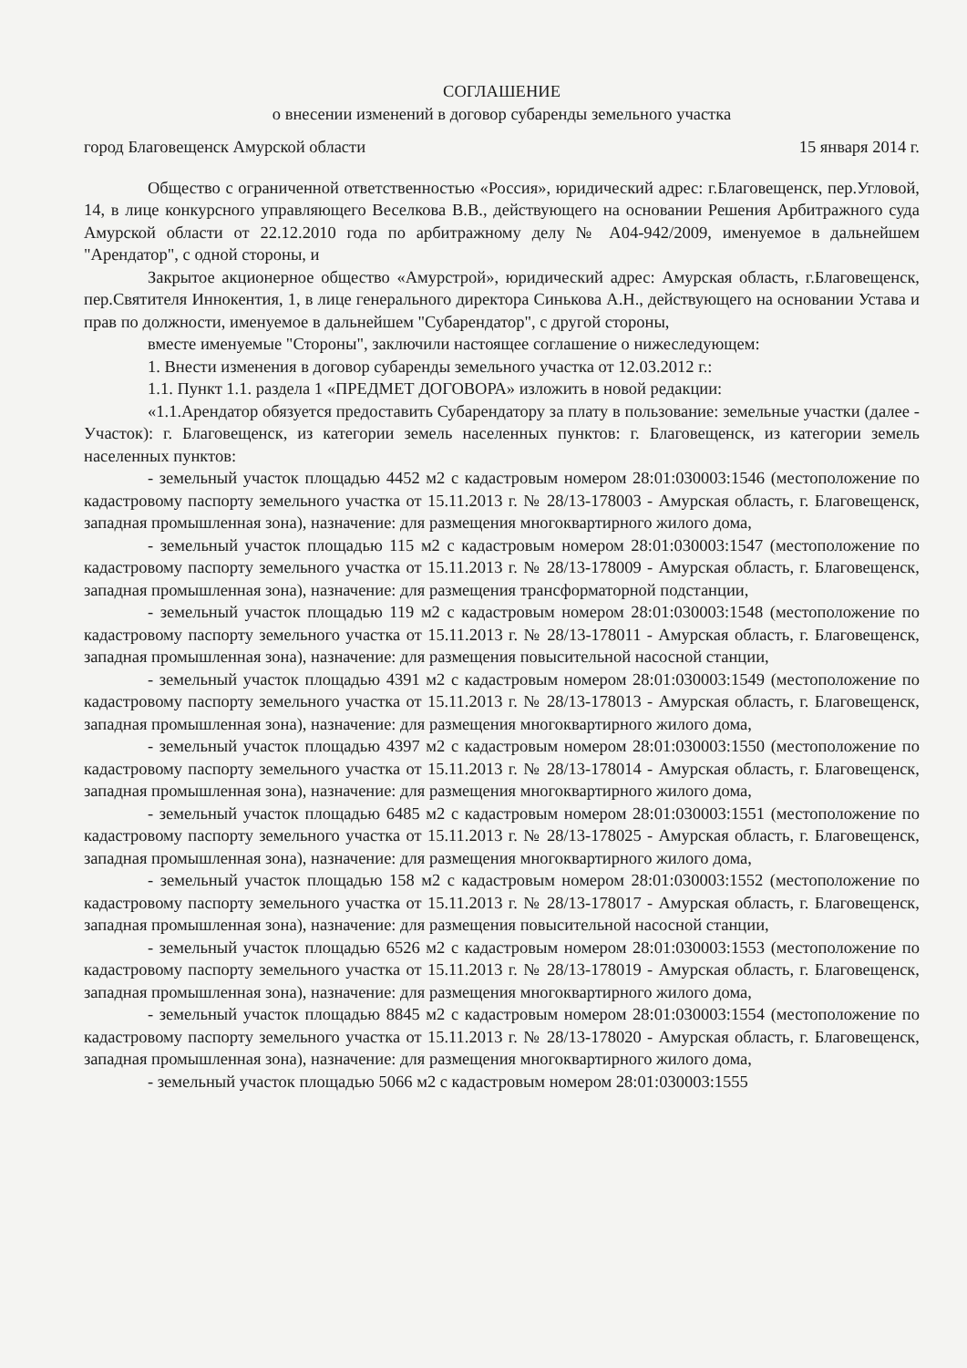СОГЛАШЕНИЕ
о внесении изменений в договор субаренды земельного участка
город Благовещенск Амурской области 15 января 2014 г.
Общество с ограниченной ответственностью «Россия», юридический адрес: г.Благовещенск, пер.Угловой, 14, в лице конкурсного управляющего Веселкова В.В., действующего на основании Решения Арбитражного суда Амурской области от 22.12.2010 года по арбитражному делу № А04-942/2009, именуемое в дальнейшем "Арендатор", с одной стороны, и
Закрытое акционерное общество «Амурстрой», юридический адрес: Амурская область, г.Благовещенск, пер.Святителя Иннокентия, 1, в лице генерального директора Синькова А.Н., действующего на основании Устава и прав по должности, именуемое в дальнейшем "Субарендатор", с другой стороны,
вместе именуемые "Стороны", заключили настоящее соглашение о нижеследующем:
1. Внести изменения в договор субаренды земельного участка от 12.03.2012 г.:
1.1. Пункт 1.1. раздела 1 «ПРЕДМЕТ ДОГОВОРА» изложить в новой редакции:
«1.1.Арендатор обязуется предоставить Субарендатору за плату в пользование: земельные участки (далее - Участок): г. Благовещенск, из категории земель населенных пунктов: г. Благовещенск, из категории земель населенных пунктов:
- земельный участок площадью 4452 м2 с кадастровым номером 28:01:030003:1546 (местоположение по кадастровому паспорту земельного участка от 15.11.2013 г. № 28/13-178003 - Амурская область, г. Благовещенск, западная промышленная зона), назначение: для размещения многоквартирного жилого дома,
- земельный участок площадью 115 м2 с кадастровым номером 28:01:030003:1547 (местоположение по кадастровому паспорту земельного участка от 15.11.2013 г. № 28/13-178009 - Амурская область, г. Благовещенск, западная промышленная зона), назначение: для размещения трансформаторной подстанции,
- земельный участок площадью 119 м2 с кадастровым номером 28:01:030003:1548 (местоположение по кадастровому паспорту земельного участка от 15.11.2013 г. № 28/13-178011 - Амурская область, г. Благовещенск, западная промышленная зона), назначение: для размещения повысительной насосной станции,
- земельный участок площадью 4391 м2 с кадастровым номером 28:01:030003:1549 (местоположение по кадастровому паспорту земельного участка от 15.11.2013 г. № 28/13-178013 - Амурская область, г. Благовещенск, западная промышленная зона), назначение: для размещения многоквартирного жилого дома,
- земельный участок площадью 4397 м2 с кадастровым номером 28:01:030003:1550 (местоположение по кадастровому паспорту земельного участка от 15.11.2013 г. № 28/13-178014 - Амурская область, г. Благовещенск, западная промышленная зона), назначение: для размещения многоквартирного жилого дома,
- земельный участок площадью 6485 м2 с кадастровым номером 28:01:030003:1551 (местоположение по кадастровому паспорту земельного участка от 15.11.2013 г. № 28/13-178025 - Амурская область, г. Благовещенск, западная промышленная зона), назначение: для размещения многоквартирного жилого дома,
- земельный участок площадью 158 м2 с кадастровым номером 28:01:030003:1552 (местоположение по кадастровому паспорту земельного участка от 15.11.2013 г. № 28/13-178017 - Амурская область, г. Благовещенск, западная промышленная зона), назначение: для размещения повысительной насосной станции,
- земельный участок площадью 6526 м2 с кадастровым номером 28:01:030003:1553 (местоположение по кадастровому паспорту земельного участка от 15.11.2013 г. № 28/13-178019 - Амурская область, г. Благовещенск, западная промышленная зона), назначение: для размещения многоквартирного жилого дома,
- земельный участок площадью 8845 м2 с кадастровым номером 28:01:030003:1554 (местоположение по кадастровому паспорту земельного участка от 15.11.2013 г. № 28/13-178020 - Амурская область, г. Благовещенск, западная промышленная зона), назначение: для размещения многоквартирного жилого дома,
- земельный участок площадью 5066 м2 с кадастровым номером 28:01:030003:1555